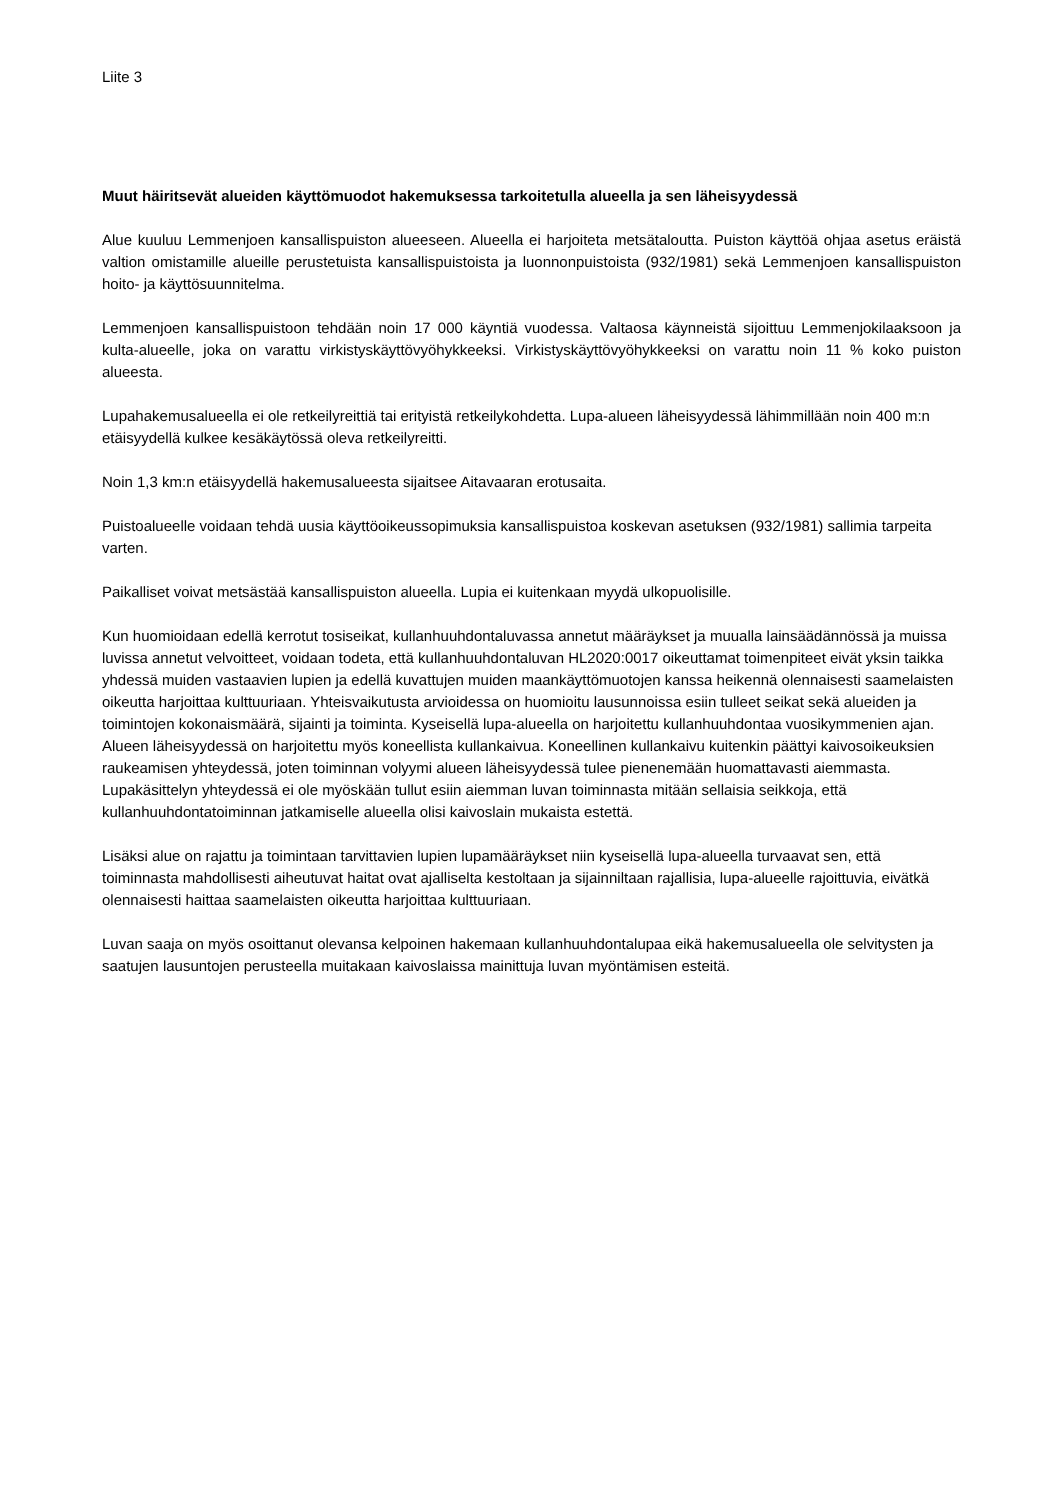Liite 3
Muut häiritsevät alueiden käyttömuodot hakemuksessa tarkoitetulla alueella ja sen läheisyydessä
Alue kuuluu Lemmenjoen kansallispuiston alueeseen. Alueella ei harjoiteta metsätaloutta. Puiston käyttöä ohjaa asetus eräistä valtion omistamille alueille perustetuista kansallispuistoista ja luonnonpuistoista (932/1981) sekä Lemmenjoen kansallispuiston hoito- ja käyttösuunnitelma.
Lemmenjoen kansallispuistoon tehdään noin 17 000 käyntiä vuodessa. Valtaosa käynneistä sijoittuu Lemmenjokilaaksoon ja kulta-alueelle, joka on varattu virkistyskäyttövyöhykkeeksi. Virkistyskäyttövyöhykkeeksi on varattu noin 11 % koko puiston alueesta.
Lupahakemusalueella ei ole retkeilyreittiä tai erityistä retkeilykohdetta. Lupa-alueen läheisyydessä lähimmillään noin 400 m:n etäisyydellä kulkee kesäkäytössä oleva retkeilyreitti.
Noin 1,3 km:n etäisyydellä hakemusalueesta sijaitsee Aitavaaran erotusaita.
Puistoalueelle voidaan tehdä uusia käyttöoikeussopimuksia kansallispuistoa koskevan asetuksen (932/1981) sallimia tarpeita varten.
Paikalliset voivat metsästää kansallispuiston alueella. Lupia ei kuitenkaan myydä ulkopuolisille.
Kun huomioidaan edellä kerrotut tosiseikat, kullanhuuhdontaluvassa annetut määräykset ja muualla lainsäädännössä ja muissa luvissa annetut velvoitteet, voidaan todeta, että kullanhuuhdontaluvan HL2020:0017 oikeuttamat toimenpiteet eivät yksin taikka yhdessä muiden vastaavien lupien ja edellä kuvattujen muiden maankäyttömuotojen kanssa heikennä olennaisesti saamelaisten oikeutta harjoittaa kulttuuriaan. Yhteisvaikutusta arvioidessa on huomioitu lausunnoissa esiin tulleet seikat sekä alueiden ja toimintojen kokonaismäärä, sijainti ja toiminta. Kyseisellä lupa-alueella on harjoitettu kullanhuuhdontaa vuosikymmenien ajan. Alueen läheisyydessä on harjoitettu myös koneellista kullankaivua. Koneellinen kullankaivu kuitenkin päättyi kaivosoikeuksien raukeamisen yhteydessä, joten toiminnan volyymi alueen läheisyydessä tulee pienenemään huomattavasti aiemmasta. Lupakäsittelyn yhteydessä ei ole myöskään tullut esiin aiemman luvan toiminnasta mitään sellaisia seikkoja, että kullanhuuhdontatoiminnan jatkamiselle alueella olisi kaivoslain mukaista estettä.
Lisäksi alue on rajattu ja toimintaan tarvittavien lupien lupamääräykset niin kyseisellä lupa-alueella turvaavat sen, että toiminnasta mahdollisesti aiheutuvat haitat ovat ajalliselta kestoltaan ja sijainniltaan rajallisia, lupa-alueelle rajoittuvia, eivätkä olennaisesti haittaa saamelaisten oikeutta harjoittaa kulttuuriaan.
Luvan saaja on myös osoittanut olevansa kelpoinen hakemaan kullanhuuhdontalupaa eikä hakemusalueella ole selvitysten ja saatujen lausuntojen perusteella muitakaan kaivoslaissa mainittuja luvan myöntämisen esteitä.